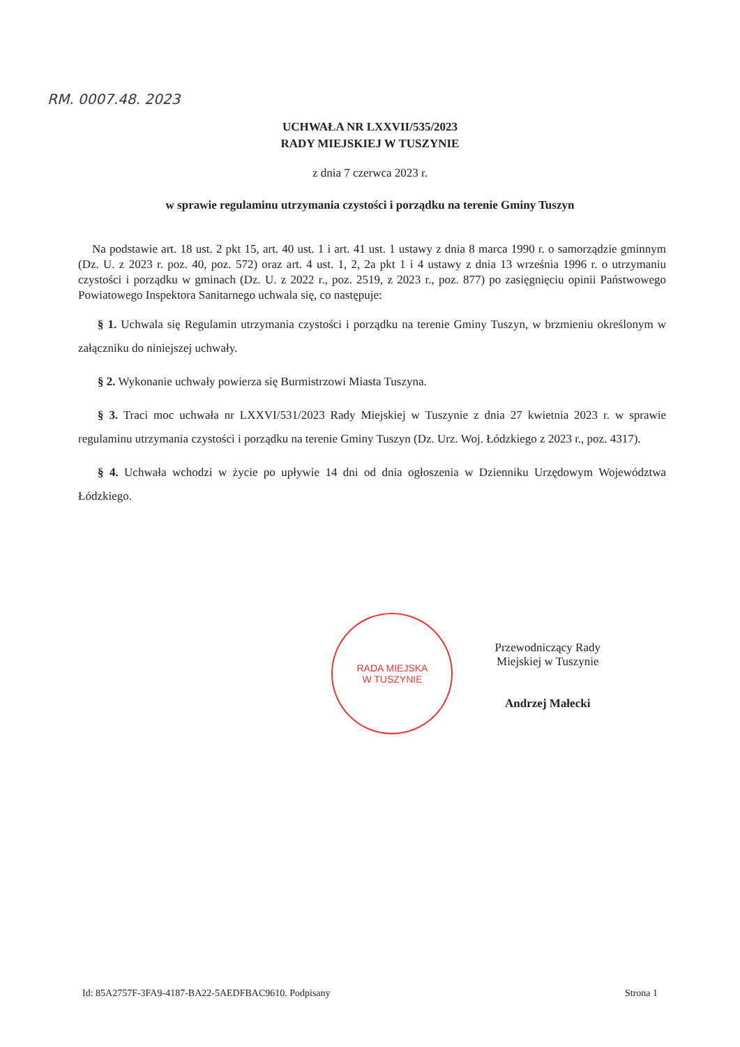RM. 0007.48. 2023
UCHWAŁA NR LXXVII/535/2023
RADY MIEJSKIEJ W TUSZYNIE
z dnia 7 czerwca 2023 r.
w sprawie regulaminu utrzymania czystości i porządku na terenie Gminy Tuszyn
Na podstawie art. 18 ust. 2 pkt 15, art. 40 ust. 1 i art. 41 ust. 1 ustawy z dnia 8 marca 1990 r. o samorządzie gminnym (Dz. U. z 2023 r. poz. 40, poz. 572) oraz art. 4 ust. 1, 2, 2a pkt 1 i 4 ustawy z dnia 13 września 1996 r. o utrzymaniu czystości i porządku w gminach (Dz. U. z 2022 r., poz. 2519, z 2023 r., poz. 877) po zasięgnięciu opinii Państwowego Powiatowego Inspektora Sanitarnego uchwala się, co następuje:
§ 1. Uchwala się Regulamin utrzymania czystości i porządku na terenie Gminy Tuszyn, w brzmieniu określonym w załączniku do niniejszej uchwały.
§ 2. Wykonanie uchwały powierza się Burmistrzowi Miasta Tuszyna.
§ 3. Traci moc uchwała nr LXXVI/531/2023 Rady Miejskiej w Tuszynie z dnia 27 kwietnia 2023 r. w sprawie regulaminu utrzymania czystości i porządku na terenie Gminy Tuszyn (Dz. Urz. Woj. Łódzkiego z 2023 r., poz. 4317).
§ 4. Uchwała wchodzi w życie po upływie 14 dni od dnia ogłoszenia w Dzienniku Urzędowym Województwa Łódzkiego.
RADA MIEJSKA
W TUSZYNIE
Przewodniczący Rady
Miejskiej w Tuszynie
Andrzej Małecki
Id: 85A2757F-3FA9-4187-BA22-5AEDFBAC9610. Podpisany Strona 1